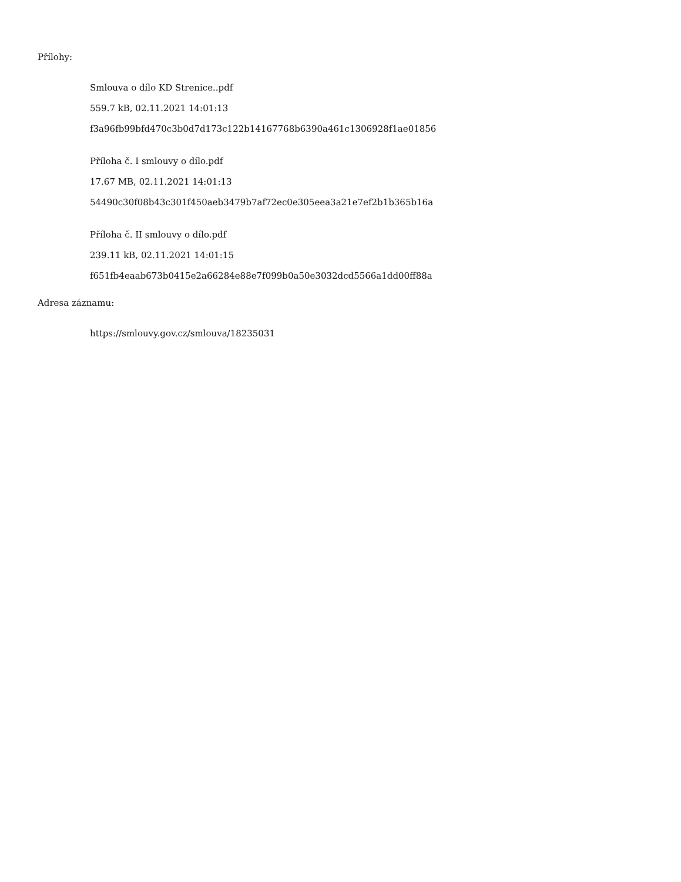Přílohy:
Smlouva o dílo KD Strenice..pdf
559.7 kB, 02.11.2021 14:01:13
f3a96fb99bfd470c3b0d7d173c122b14167768b6390a461c1306928f1ae01856
Příloha č. I smlouvy o dílo.pdf
17.67 MB, 02.11.2021 14:01:13
54490c30f08b43c301f450aeb3479b7af72ec0e305eea3a21e7ef2b1b365b16a
Příloha č. II smlouvy o dílo.pdf
239.11 kB, 02.11.2021 14:01:15
f651fb4eaab673b0415e2a66284e88e7f099b0a50e3032dcd5566a1dd00ff88a
Adresa záznamu:
https://smlouvy.gov.cz/smlouva/18235031